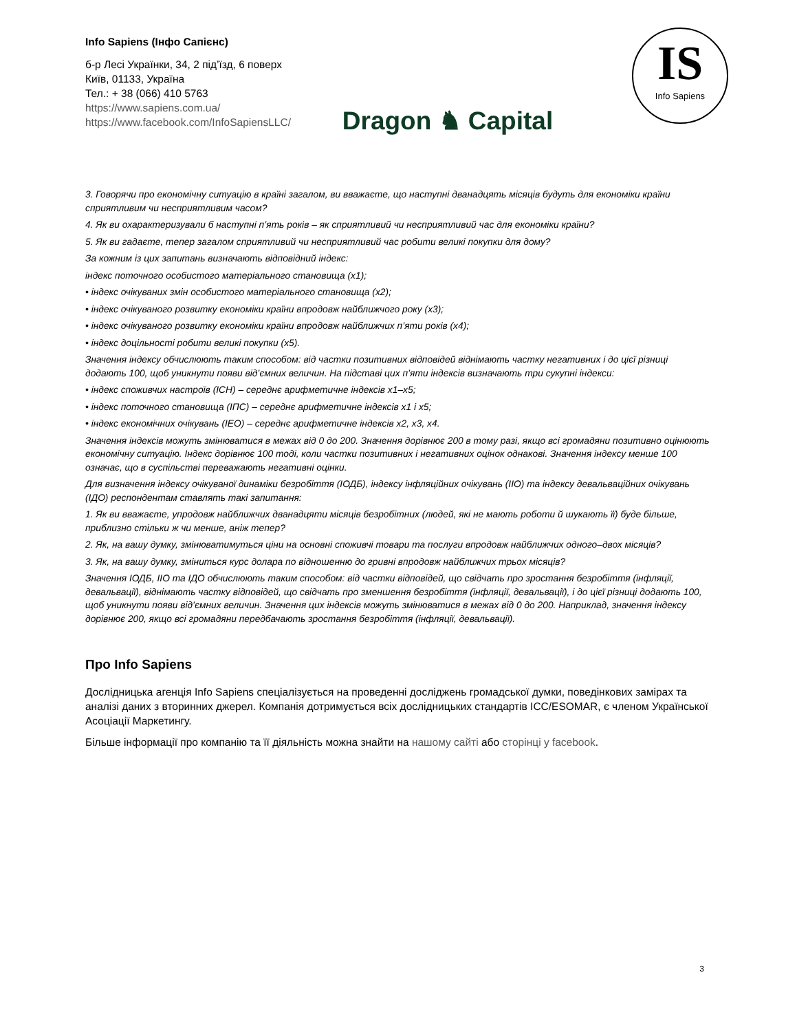Info Sapiens (Інфо Сапієнс)
б-р Лесі Українки, 34, 2 під’їзд, 6 поверх
Київ, 01133, Україна
Тел.: + 38 (066) 410 5763
https://www.sapiens.com.ua/
https://www.facebook.com/InfoSapiensLLC/
Dragon ♞ Capital
IS
Info Sapiens
3. Говорячи про економічну ситуацію в країні загалом, ви вважаєте, що наступні дванадцять місяців будуть для економіки країни сприятливим чи несприятливим часом?
4. Як ви охарактеризували б наступні п’ять років – як сприятливий чи несприятливий час для економіки країни?
5. Як ви гадаєте, тепер загалом сприятливий чи несприятливий час робити великі покупки для дому?
За кожним із цих запитань визначають відповідний індекс:
індекс поточного особистого матеріального становища (x1);
• індекс очікуваних змін особистого матеріального становища (x2);
• індекс очікуваного розвитку економіки країни впродовж найближчого року (x3);
• індекс очікуваного розвитку економіки країни впродовж найближчих п’яти років (x4);
• індекс доцільності робити великі покупки (x5).
Значення індексу обчислюють таким способом: від частки позитивних відповідей віднімають частку негативних і до цієї різниці додають 100, щоб уникнути появи від’ємних величин. На підставі цих п’яти індексів визначають три сукупні індекси:
• індекс споживчих настроїв (ІСН) – середнє арифметичне індексів x1–x5;
• індекс поточного становища (ІПС) – середнє арифметичне індексів x1 і x5;
• індекс економічних очікувань (ІЕО) – середнє арифметичне індексів x2, x3, x4.
Значення індексів можуть змінюватися в межах від 0 до 200. Значення дорівнює 200 в тому разі, якщо всі громадяни позитивно оцінюють економічну ситуацію. Індекс дорівнює 100 тоді, коли частки позитивних і негативних оцінок однакові. Значення індексу менше 100 означає, що в суспільстві переважають негативні оцінки.
Для визначення індексу очікуваної динаміки безробіття (ІОДБ), індексу інфляційних очікувань (ІІО) та індексу девальваційних очікувань (ІДО) респондентам ставлять такі запитання:
1. Як ви вважаєте, упродовж найближчих дванадцяти місяців безробітних (людей, які не мають роботи й шукають її) буде більше, приблизно стільки ж чи менше, аніж тепер?
2. Як, на вашу думку, змінюватимуться ціни на основні споживчі товари та послуги впродовж найближчих одного–двох місяців?
3. Як, на вашу думку, зміниться курс долара по відношенню до гривні впродовж найближчих трьох місяців?
Значення ІОДБ, ІІО та ІДО обчислюють таким способом: від частки відповідей, що свідчать про зростання безробіття (інфляції, девальвації), віднімають частку відповідей, що свідчать про зменшення безробіття (інфляції, девальвації), і до цієї різниці додають 100, щоб уникнути появи від’ємних величин. Значення цих індексів можуть змінюватися в межах від 0 до 200. Наприклад, значення індексу дорівнює 200, якщо всі громадяни передбачають зростання безробіття (інфляції, девальвації).
Про Info Sapiens
Дослідницька агенція Info Sapiens спеціалізується на проведенні досліджень громадської думки, поведінкових замірах та аналізі даних з вторинних джерел. Компанія дотримується всіх дослідницьких стандартів ICC/ESOMAR, є членом Української Асоціації Маркетингу.
Більше інформації про компанію та її діяльність можна знайти на нашому сайті або сторінці у facebook.
3